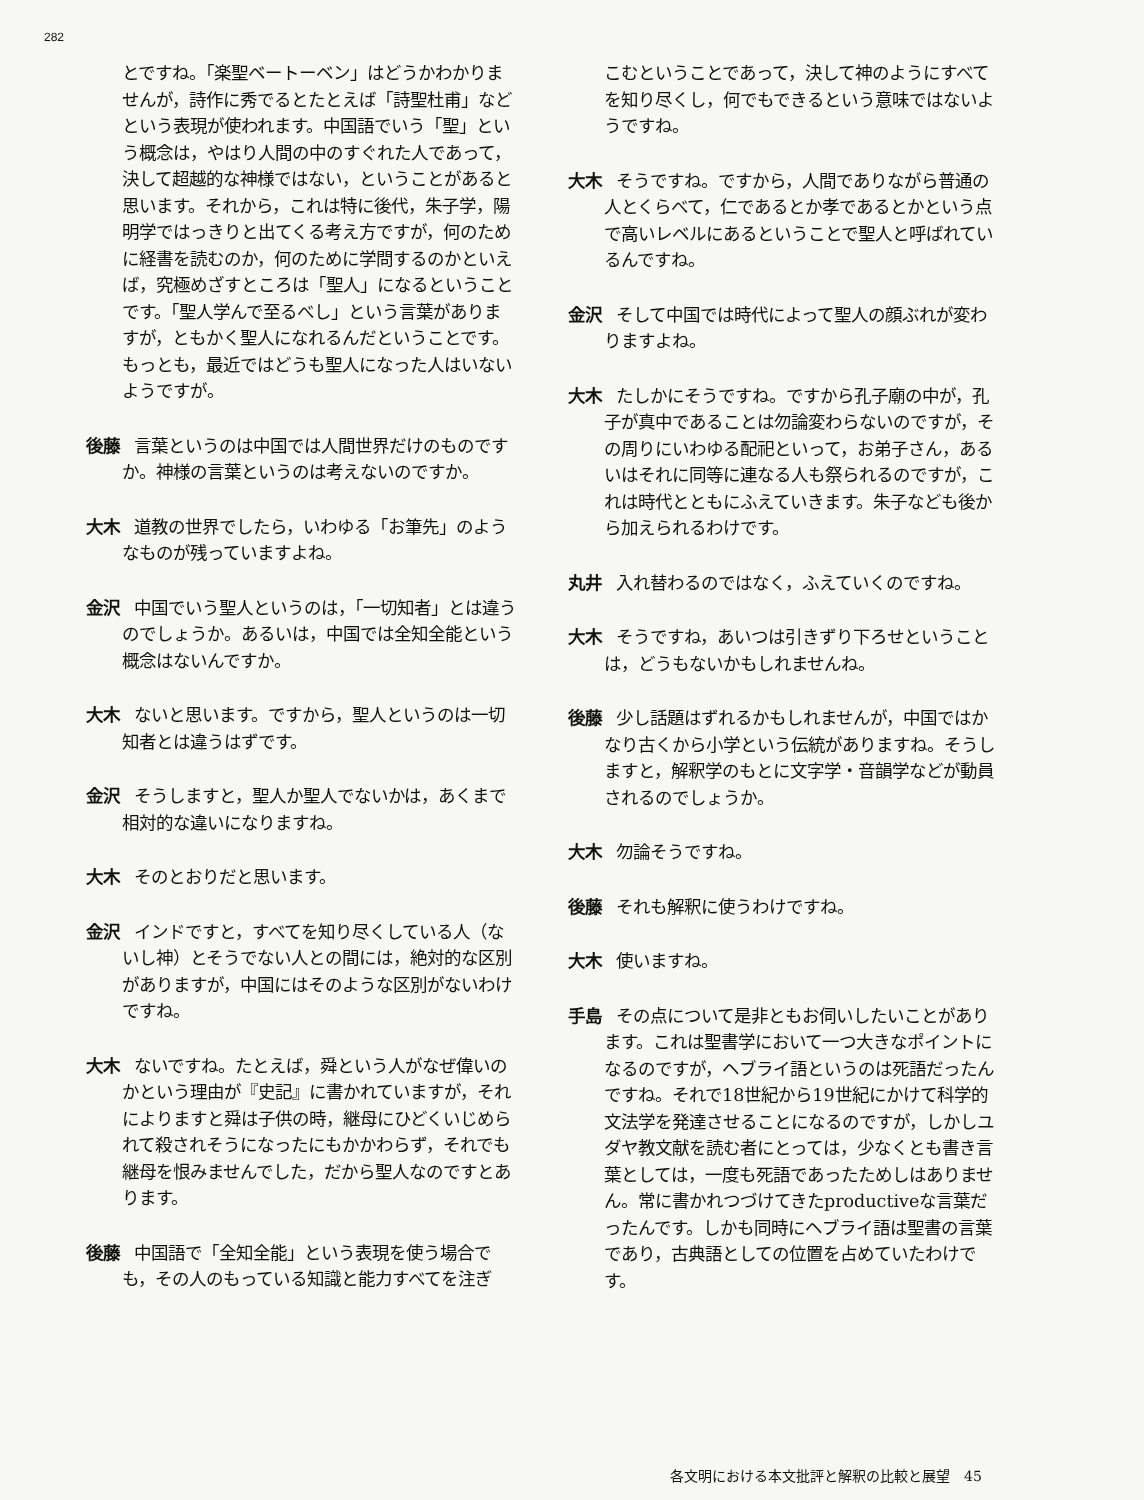282
とですね。「楽聖ベートーベン」はどうかわかりませんが，詩作に秀でるとたとえば「詩聖杜甫」などという表現が使われます。中国語でいう「聖」という概念は，やはり人間の中のすぐれた人であって，決して超越的な神様ではない，ということがあると思います。それから，これは特に後代，朱子学，陽明学ではっきりと出てくる考え方ですが，何のために経書を読むのか，何のために学問するのかといえば，究極めざすところは「聖人」になるということです。「聖人学んで至るべし」という言葉がありますが，ともかく聖人になれるんだということです。もっとも，最近ではどうも聖人になった人はいないようですが。
後藤 言葉というのは中国では人間世界だけのものですか。神様の言葉というのは考えないのですか。
大木 道教の世界でしたら，いわゆる「お筆先」のようなものが残っていますよね。
金沢 中国でいう聖人というのは，「一切知者」とは違うのでしょうか。あるいは，中国では全知全能という概念はないんですか。
大木 ないと思います。ですから，聖人というのは一切知者とは違うはずです。
金沢 そうしますと，聖人か聖人でないかは，あくまで相対的な違いになりますね。
大木 そのとおりだと思います。
金沢 インドですと，すべてを知り尽くしている人（ないし神）とそうでない人との間には，絶対的な区別がありますが，中国にはそのような区別がないわけですね。
大木 ないですね。たとえば，舜という人がなぜ偉いのかという理由が『史記』に書かれていますが，それによりますと舜は子供の時，継母にひどくいじめられて殺されそうになったにもかかわらず，それでも継母を恨みませんでした，だから聖人なのですとあります。
後藤 中国語で「全知全能」という表現を使う場合でも，その人のもっている知識と能力すべてを注ぎ
こむということであって，決して神のようにすべてを知り尽くし，何でもできるという意味ではないようですね。
大木 そうですね。ですから，人間でありながら普通の人とくらべて，仁であるとか孝であるとかという点で高いレベルにあるということで聖人と呼ばれているんですね。
金沢 そして中国では時代によって聖人の顔ぶれが変わりますよね。
大木 たしかにそうですね。ですから孔子廟の中が，孔子が真中であることは勿論変わらないのですが，その周りにいわゆる配祀といって，お弟子さん，あるいはそれに同等に連なる人も祭られるのですが，これは時代とともにふえていきます。朱子なども後から加えられるわけです。
丸井 入れ替わるのではなく，ふえていくのですね。
大木 そうですね，あいつは引きずり下ろせということは，どうもないかもしれませんね。
後藤 少し話題はずれるかもしれませんが，中国ではかなり古くから小学という伝統がありますね。そうしますと，解釈学のもとに文字学・音韻学などが動員されるのでしょうか。
大木 勿論そうですね。
後藤 それも解釈に使うわけですね。
大木 使いますね。
手島 その点について是非ともお伺いしたいことがあります。これは聖書学において一つ大きなポイントになるのですが，ヘブライ語というのは死語だったんですね。それで18世紀から19世紀にかけて科学的文法学を発達させることになるのですが，しかしユダヤ教文献を読む者にとっては，少なくとも書き言葉としては，一度も死語であったためしはありません。常に書かれつづけてきたproductiveな言葉だったんです。しかも同時にヘブライ語は聖書の言葉であり，古典語としての位置を占めていたわけです。
各文明における本文批評と解釈の比較と展望　45